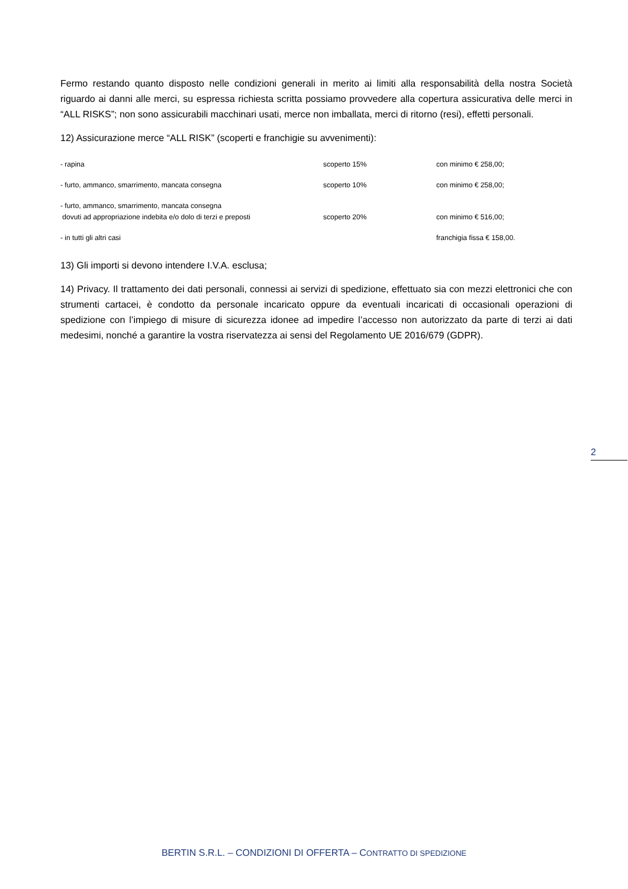Fermo restando quanto disposto nelle condizioni generali in merito ai limiti alla responsabilità della nostra Società riguardo ai danni alle merci, su espressa richiesta scritta possiamo provvedere alla copertura assicurativa delle merci in “ALL RISKS”; non sono assicurabili macchinari usati, merce non imballata, merci di ritorno (resi), effetti personali.
12) Assicurazione merce “ALL RISK” (scoperti e franchigie su avvenimenti):
| - rapina | scoperto 15% | con minimo € 258,00; |
| - furto, ammanco, smarrimento, mancata consegna | scoperto 10% | con minimo € 258,00; |
| - furto, ammanco, smarrimento, mancata consegna dovuti ad appropriazione indebita e/o dolo di terzi e preposti | scoperto 20% | con minimo € 516,00; |
| - in tutti gli altri casi | | franchigia fissa € 158,00. |
13) Gli importi si devono intendere I.V.A. esclusa;
14) Privacy. Il trattamento dei dati personali, connessi ai servizi di spedizione, effettuato sia con mezzi elettronici che con strumenti cartacei, è condotto da personale incaricato oppure da eventuali incaricati di occasionali operazioni di spedizione con l’impiego di misure di sicurezza idonee ad impedire l’accesso non autorizzato da parte di terzi ai dati medesimi, nonché a garantire la vostra riservatezza ai sensi del Regolamento UE 2016/679 (GDPR).
2
BERTIN S.R.L. – CONDIZIONI DI OFFERTA – CONTRATTO DI SPEDIZIONE